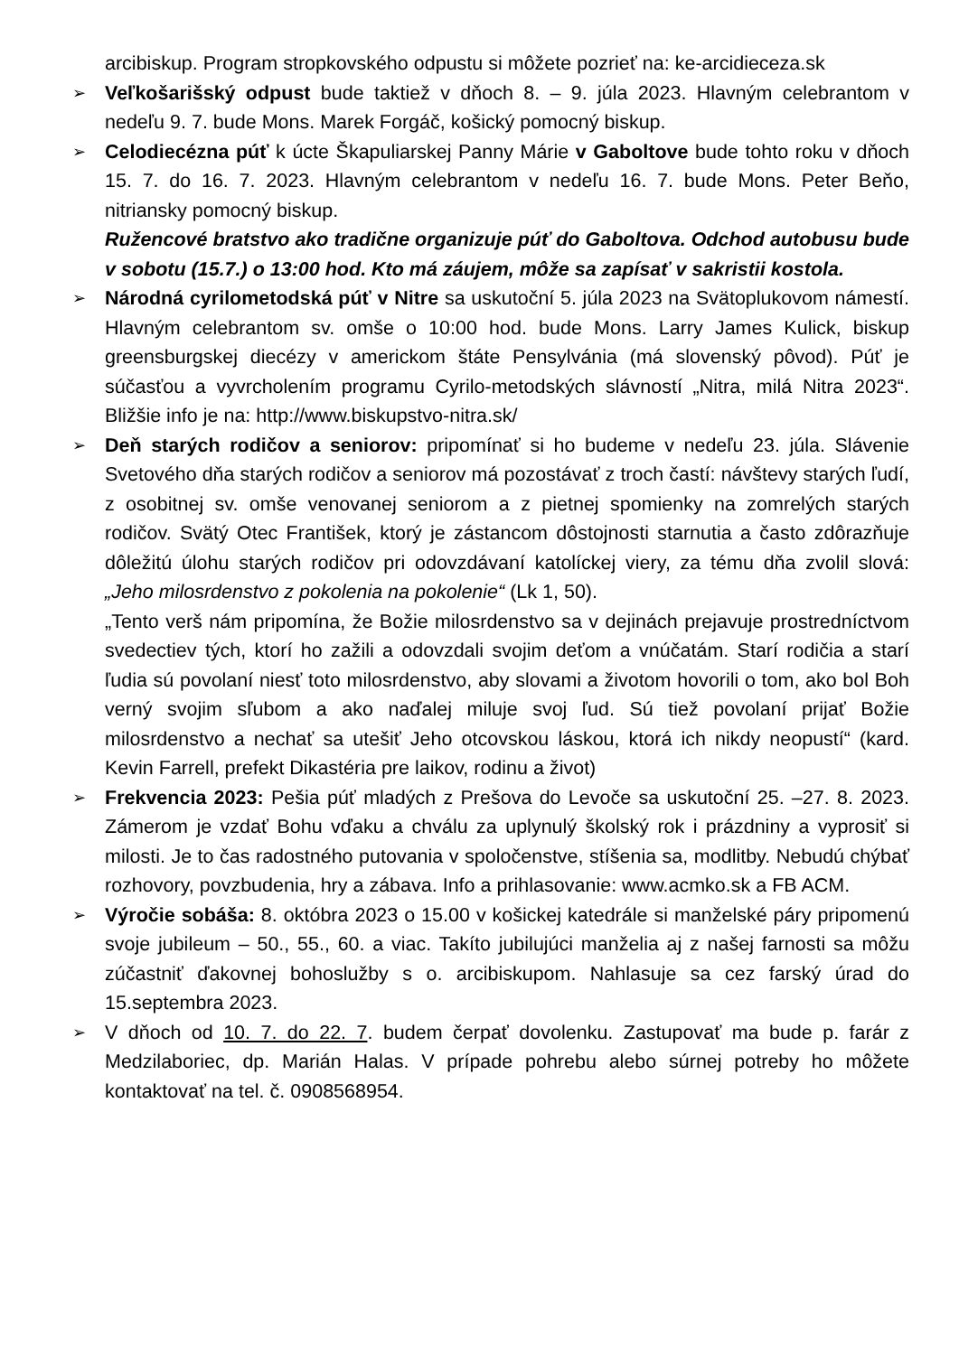arcibiskup. Program stropkovského odpustu si môžete pozrieť na: ke-arcidieceza.sk
➢
Veľkošarišský odpust bude taktiež v dňoch 8. – 9. júla 2023. Hlavným celebrantom v nedeľu 9. 7. bude Mons. Marek Forgáč, košický pomocný biskup.
➢
Celodiecézna púť k úcte Škapuliarskej Panny Márie v Gaboltove bude tohto roku v dňoch 15. 7. do 16. 7. 2023. Hlavným celebrantom v nedeľu 16. 7. bude Mons. Peter Beňo, nitriansky pomocný biskup.
Ružencové bratstvo ako tradične organizuje púť do Gaboltova. Odchod autobusu bude v sobotu (15.7.) o 13:00 hod. Kto má záujem, môže sa zapísať v sakristii kostola.
➢
Národná cyrilometodská púť v Nitre sa uskutoční 5. júla 2023 na Svätoplukovom námestí. Hlavným celebrantom sv. omše o 10:00 hod. bude Mons. Larry James Kulick, biskup greensburgskej diecézy v americkom štáte Pensylvánia (má slovenský pôvod). Púť je súčasťou a vyvrcholením programu Cyrilo-metodských slávností „Nitra, milá Nitra 2023“. Bližšie info je na: http://www.biskupstvo-nitra.sk/
➢
Deň starých rodičov a seniorov: pripomínať si ho budeme v nedeľu 23. júla. Slávenie Svetového dňa starých rodičov a seniorov má pozostávať z troch častí: návštevy starých ľudí, z osobitnej sv. omše venovanej seniorom a z pietnej spomienky na zomrelých starých rodičov. Svätý Otec František, ktorý je zástancom dôstojnosti starnutia a často zdôrazňuje dôležitú úlohu starých rodičov pri odovzdávaní katolíckej viery, za tému dňa zvolil slová: „Jeho milosrdenstvo z pokolenia na pokolenie“ (Lk 1, 50).
„Tento verš nám pripomína, že Božie milosrdenstvo sa v dejinách prejavuje prostredníctvom svedectiev tých, ktorí ho zažili a odovzdali svojim deťom a vnúčatám. Starí rodičia a starí ľudia sú povolaní niesť toto milosrdenstvo, aby slovami a životom hovorili o tom, ako bol Boh verný svojim sľubom a ako naďalej miluje svoj ľud. Sú tiež povolaní prijať Božie milosrdenstvo a nechať sa utešiť Jeho otcovskou láskou, ktorá ich nikdy neopustí“ (kard. Kevin Farrell, prefekt Dikastéria pre laikov, rodinu a život)
➢
Frekvencia 2023: Pešia púť mladých z Prešova do Levoče sa uskutoční 25. –27. 8. 2023. Zámerom je vzdať Bohu vďaku a chválu za uplynulý školský rok i prázdniny a vyprosiť si milosti. Je to čas radostného putovania v spoločenstve, stíšenia sa, modlitby. Nebudú chýbať rozhovory, povzbudenia, hry a zábava. Info a prihlasovanie: www.acmko.sk a FB ACM.
➢
Výročie sobáša: 8. októbra 2023 o 15.00 v košickej katedrále si manželské páry pripomenú svoje jubileum – 50., 55., 60. a viac. Takíto jubilujúci manželia aj z našej farnosti sa môžu zúčastniť ďakovnej bohoslužby s o. arcibiskupom. Nahlasuje sa cez farský úrad do 15.septembra 2023.
➢
V dňoch od 10. 7. do 22. 7. budem čerpať dovolenku. Zastupovať ma bude p. farár z Medzilaboriec, dp. Marián Halas. V prípade pohrebu alebo súrnej potreby ho môžete kontaktovať na tel. č. 0908568954.